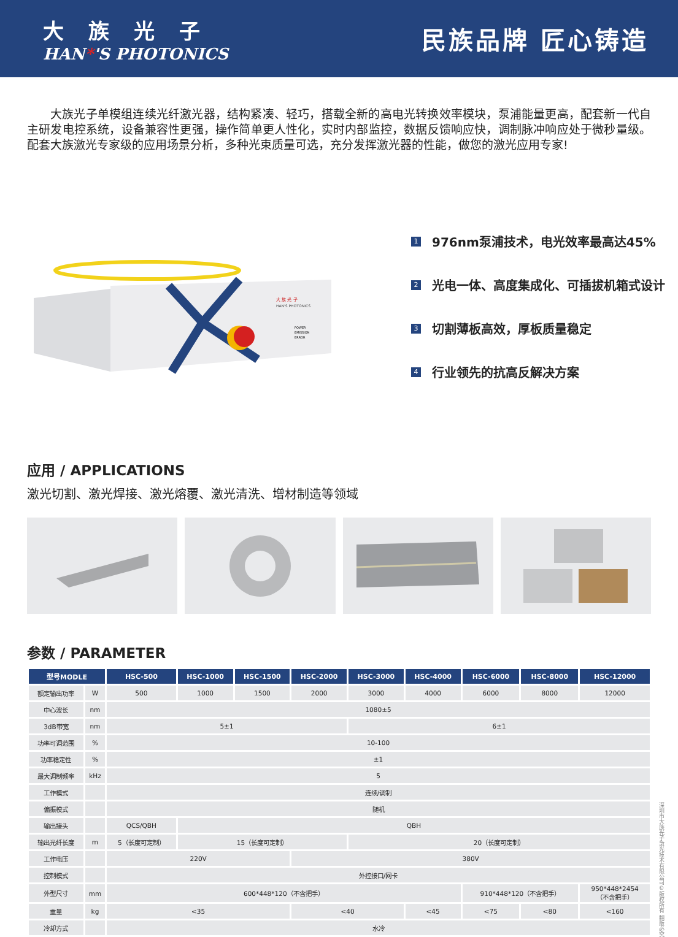大族光子
HAN*'S PHOTONICS
民族品牌 匠心铸造
大族光子单模组连续光纤激光器，结构紧凑、轻巧，搭载全新的高电光转换效率模块，泵浦能量更高，配套新一代自主研发电控系统，设备兼容性更强，操作简单更人性化，实时内部监控，数据反馈响应快，调制脉冲响应处于微秒量级。配套大族激光专家级的应用场景分析，多种光束质量可选，充分发挥激光器的性能，做您的激光应用专家!
大 族 光 子
HAN'S PHOTONICS
POWER
EMISSION
ERROR
1 976nm泵浦技术，电光效率最高达45%
2 光电一体、高度集成化、可插拔机箱式设计
3 切割薄板高效，厚板质量稳定
4 行业领先的抗高反解决方案
应用 / APPLICATIONS
激光切割、激光焊接、激光熔覆、激光清洗、增材制造等领域
参数 / PARAMETER
| 型号MODLE | | HSC-500 | HSC-1000 | HSC-1500 | HSC-2000 | HSC-3000 | HSC-4000 | HSC-6000 | HSC-8000 | HSC-12000 |
| --- | --- | --- | --- | --- | --- | --- | --- | --- | --- | --- |
| 额定输出功率 | W | 500 | 1000 | 1500 | 2000 | 3000 | 4000 | 6000 | 8000 | 12000 |
| 中心波长 | nm | 1080±5 | | | | | | | | |
| 3dB带宽 | nm | 5±1 | | | | 6±1 | | | | |
| 功率可调范围 | % | 10-100 | | | | | | | | |
| 功率稳定性 | % | ±1 | | | | | | | | |
| 最大调制频率 | kHz | 5 | | | | | | | | |
| 工作模式 | | 连续/调制 | | | | | | | | |
| 偏振模式 | | 随机 | | | | | | | | |
| 输出接头 | | QCS/QBH | QBH | | | | | | | |
| 输出光纤长度 | m | 5（长度可定制） | 15（长度可定制） | | | 20（长度可定制） | | | | |
| 工作电压 | | 220V | | | 380V | | | | | |
| 控制模式 | | 外控接口/网卡 | | | | | | | | |
| 外型尺寸 | mm | 600*448*120（不含把手） | | | | | | 910*448*120（不含把手） | | 950*448*2454 （不含把手） |
| 重量 | kg | <35 | | | <40 | | <45 | <75 | <80 | <160 |
| 冷却方式 | | 水冷 | | | | | | | | |
深圳市大族光子激光技术有限公司©版权所有 翻版必究